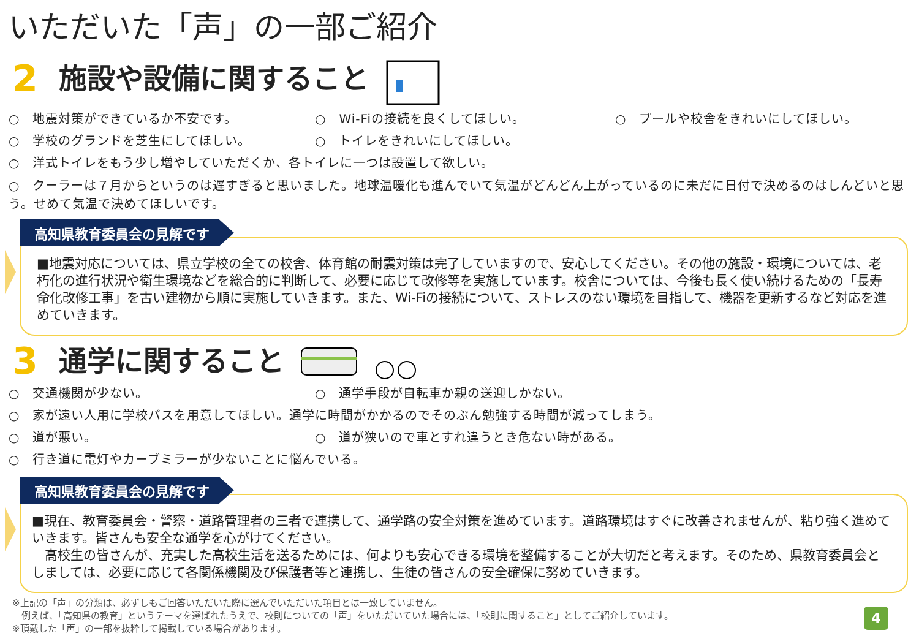いただいた「声」の一部ご紹介
2 施設や設備に関すること
○　地震対策ができているか不安です。 ○　Wi-Fiの接続を良くしてほしい。 ○　プールや校舎をきれいにしてほしい。
○　学校のグランドを芝生にしてほしい。 ○　トイレをきれいにしてほしい。
○　洋式トイレをもう少し増やしていただくか、各トイレに一つは設置して欲しい。
○　クーラーは７月からというのは遅すぎると思いました。地球温暖化も進んでいて気温がどんどん上がっているのに未だに日付で決めるのはしんどいと思う。せめて気温で決めてほしいです。
高知県教育委員会の見解です
■地震対応については、県立学校の全ての校舎、体育館の耐震対策は完了していますので、安心してください。その他の施設・環境については、老朽化の進行状況や衛生環境などを総合的に判断して、必要に応じて改修等を実施しています。校舎については、今後も長く使い続けるための「長寿命化改修工事」を古い建物から順に実施していきます。また、Wi-Fiの接続について、ストレスのない環境を目指して、機器を更新するなど対応を進めていきます。
3 通学に関すること
○　交通機関が少ない。 ○　通学手段が自転車か親の送迎しかない。
○　家が遠い人用に学校バスを用意してほしい。通学に時間がかかるのでそのぶん勉強する時間が減ってしまう。
○　道が悪い。 ○　道が狭いので車とすれ違うとき危ない時がある。
○　行き道に電灯やカーブミラーが少ないことに悩んでいる。
高知県教育委員会の見解です
■現在、教育委員会・警察・道路管理者の三者で連携して、通学路の安全対策を進めています。道路環境はすぐに改善されませんが、粘り強く進めていきます。皆さんも安全な通学を心がけてください。
　高校生の皆さんが、充実した高校生活を送るためには、何よりも安心できる環境を整備することが大切だと考えます。そのため、県教育委員会としましては、必要に応じて各関係機関及び保護者等と連携し、生徒の皆さんの安全確保に努めていきます。
※上記の「声」の分類は、必ずしもご回答いただいた際に選んでいただいた項目とは一致していません。
　例えば、「高知県の教育」というテーマを選ばれたうえで、校則についての「声」をいただいていた場合には、「校則に関すること」としてご紹介しています。
※頂戴した「声」の一部を抜粋して掲載している場合があります。
4